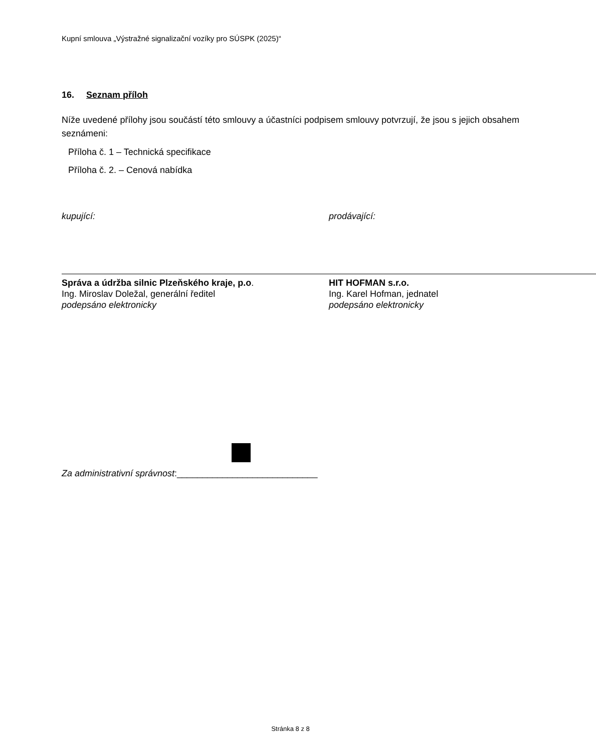Kupní smlouva „Výstražné signalizační vozíky pro SÚSPK (2025)“
16. Seznam příloh
Níže uvedené přílohy jsou součástí této smlouvy a účastníci podpisem smlouvy potvrzují, že jsou s jejich obsahem seznámeni:
Příloha č. 1 – Technická specifikace
Příloha č. 2. – Cenová nabídka
kupující:
Správa a údržba silnic Plzeňského kraje, p.o.
Ing. Miroslav Doležal, generální ředitel
podepsáno elektronicky
prodávající:
HIT HOFMAN s.r.o.
Ing. Karel Hofman, jednatel
podepsáno elektronicky
Za administrativní správnost:____________________________
Stránka 8 z 8